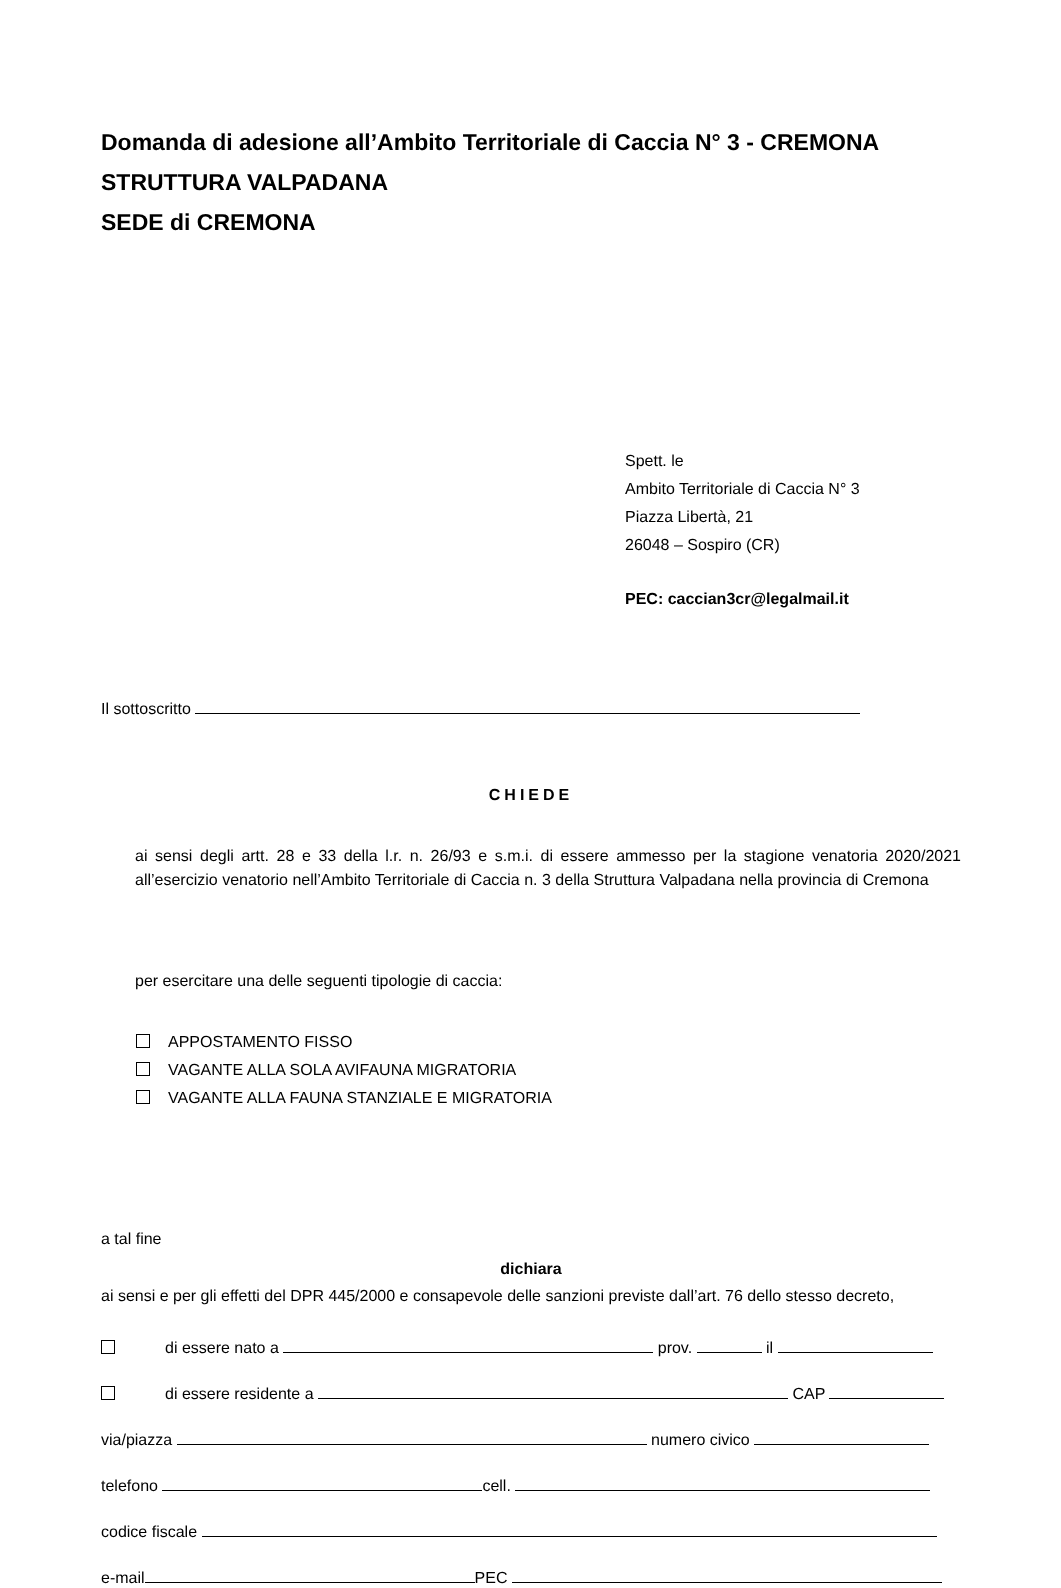Domanda di adesione all’Ambito Territoriale di Caccia N° 3 - CREMONA
STRUTTURA VALPADANA
SEDE di CREMONA
Spett. le
Ambito Territoriale di Caccia N° 3
Piazza Libertà, 21
26048 – Sospiro (CR)
PEC: caccian3cr@legalmail.it
Il sottoscritto
CHIEDE
ai sensi degli artt. 28 e 33 della l.r. n. 26/93 e s.m.i. di essere ammesso per la stagione venatoria 2020/2021 all’esercizio venatorio nell’Ambito Territoriale di Caccia n. 3 della Struttura Valpadana nella provincia di Cremona
per esercitare una delle seguenti tipologie di caccia:
APPOSTAMENTO FISSO
VAGANTE ALLA SOLA AVIFAUNA MIGRATORIA
VAGANTE ALLA FAUNA STANZIALE E MIGRATORIA
a tal fine
dichiara
ai sensi e per gli effetti del DPR 445/2000 e consapevole delle sanzioni previste dall’art. 76 dello stesso decreto,
di essere nato a prov. il
di essere residente a CAP
via/piazza numero civico
telefono cell.
codice fiscale
e-mail PEC